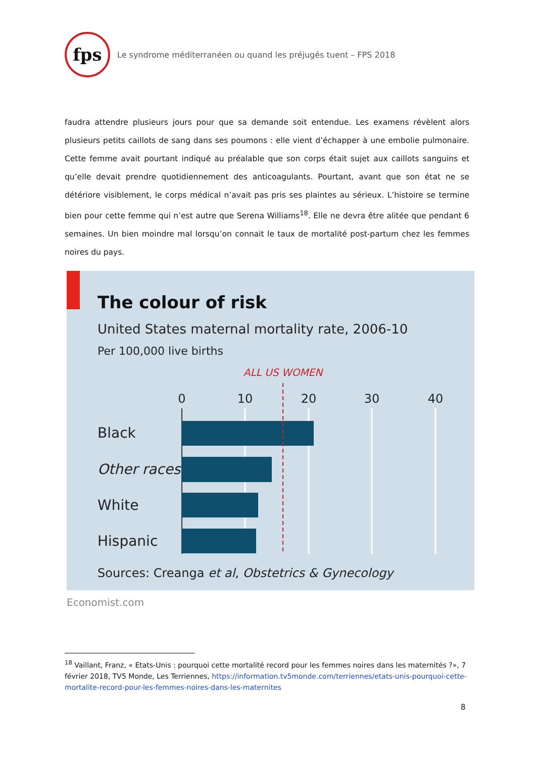fps
Le syndrome méditerranéen ou quand les préjugés tuent – FPS 2018
faudra attendre plusieurs jours pour que sa demande soit entendue. Les examens révèlent alors plusieurs petits caillots de sang dans ses poumons : elle vient d’échapper à une embolie pulmonaire. Cette femme avait pourtant indiqué au préalable que son corps était sujet aux caillots sanguins et qu’elle devait prendre quotidiennement des anticoagulants. Pourtant, avant que son état ne se détériore visiblement, le corps médical n’avait pas pris ses plaintes au sérieux. L’histoire se termine bien pour cette femme qui n’est autre que Serena Williams<sup>18</sup>. Elle ne devra être alitée que pendant 6 semaines. Un bien moindre mal lorsqu’on connait le taux de mortalité post-partum chez les femmes noires du pays.
The colour of risk
United States maternal mortality rate, 2006-10
Per 100,000 live births
ALL US WOMEN
0
10
20
30
40
Black
Other races
White
Hispanic
Sources: Creanga et al, Obstetrics & Gynecology
Economist.com
<sup>18</sup> Vaillant, Franz, « Etats-Unis : pourquoi cette mortalité record pour les femmes noires dans les maternités ?», 7 février 2018, TV5 Monde, Les Terriennes, https://information.tv5monde.com/terriennes/etats-unis-pourquoi-cette-mortalite-record-pour-les-femmes-noires-dans-les-maternites
8